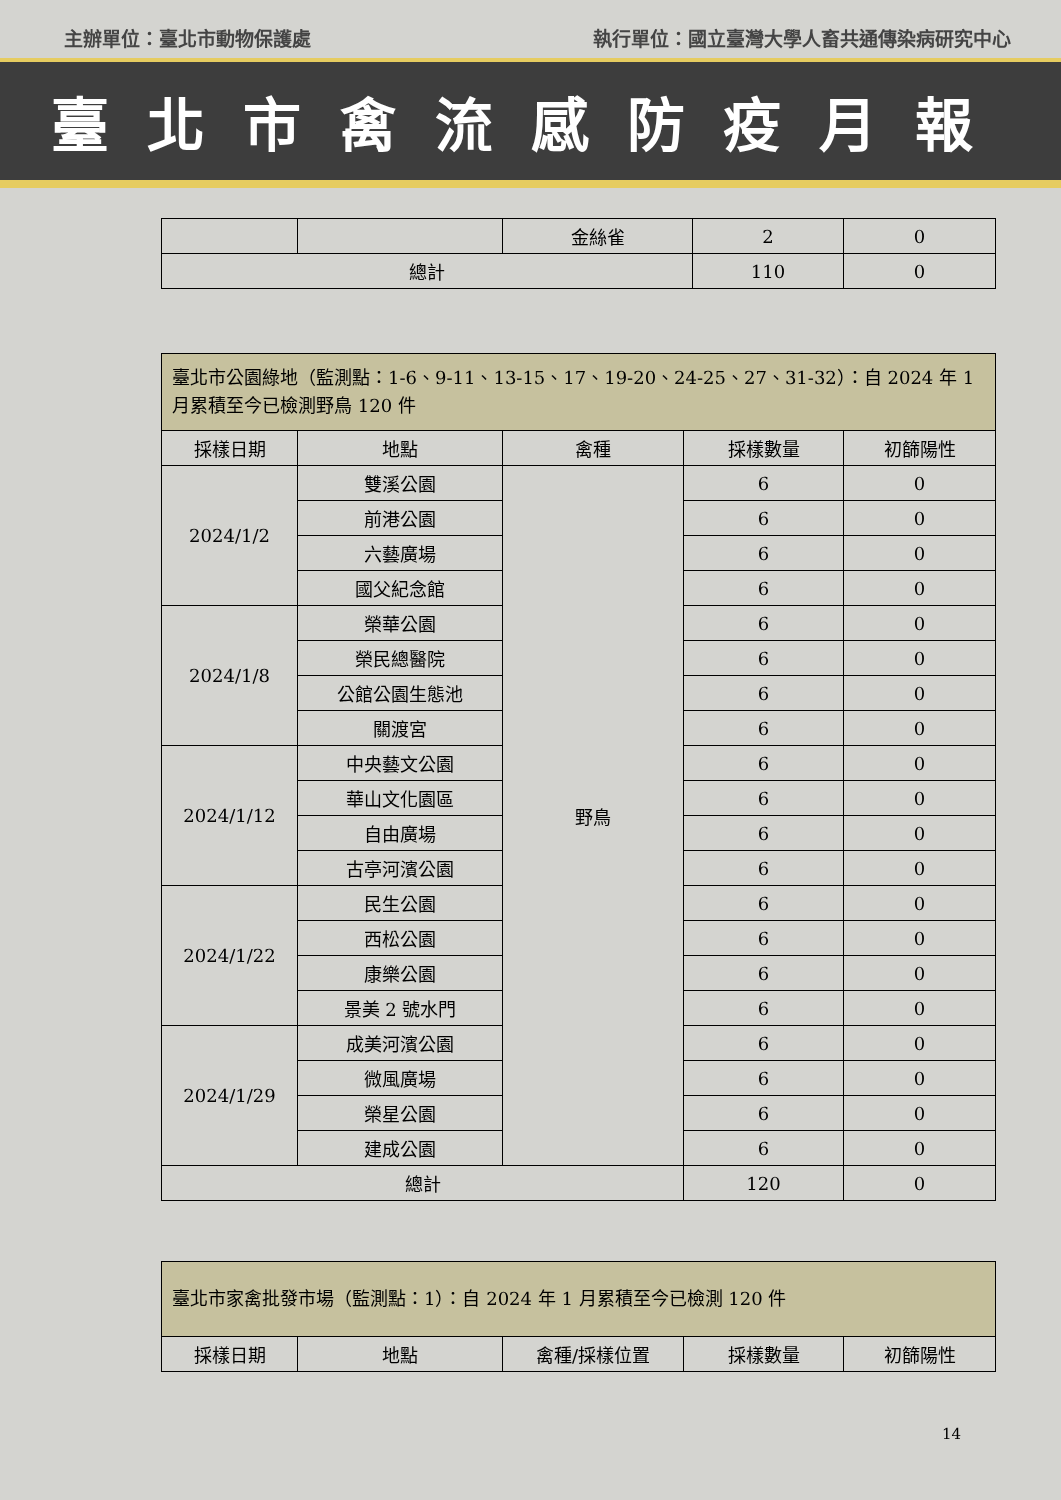主辦單位：臺北市動物保護處 執行單位：國立臺灣大學人畜共通傳染病研究中心
臺北市禽流感防疫月報
| | | 金絲雀 | 2 | 0 |
| 總計 | | | 110 | 0 |
| 臺北市公園綠地（監測點：1-6、9-11、13-15、17、19-20、24-25、27、31-32）：自 2024 年 1 月累積至今已檢測野鳥 120 件 | | | | |
| 採樣日期 | 地點 | 禽種 | 採樣數量 | 初篩陽性 |
| 2024/1/2 | 雙溪公園 | 野鳥 | 6 | 0 |
| | 前港公園 | | 6 | 0 |
| | 六藝廣場 | | 6 | 0 |
| | 國父紀念館 | | 6 | 0 |
| 2024/1/8 | 榮華公園 | | 6 | 0 |
| | 榮民總醫院 | | 6 | 0 |
| | 公館公園生態池 | | 6 | 0 |
| | 關渡宮 | | 6 | 0 |
| 2024/1/12 | 中央藝文公園 | | 6 | 0 |
| | 華山文化園區 | | 6 | 0 |
| | 自由廣場 | | 6 | 0 |
| | 古亭河濱公園 | | 6 | 0 |
| 2024/1/22 | 民生公園 | | 6 | 0 |
| | 西松公園 | | 6 | 0 |
| | 康樂公園 | | 6 | 0 |
| | 景美 2 號水門 | | 6 | 0 |
| 2024/1/29 | 成美河濱公園 | | 6 | 0 |
| | 微風廣場 | | 6 | 0 |
| | 榮星公園 | | 6 | 0 |
| | 建成公園 | | 6 | 0 |
| 總計 | | | 120 | 0 |
| 臺北市家禽批發市場（監測點：1）：自 2024 年 1 月累積至今已檢測 120 件 | | | | |
| 採樣日期 | 地點 | 禽種/採樣位置 | 採樣數量 | 初篩陽性 |
14